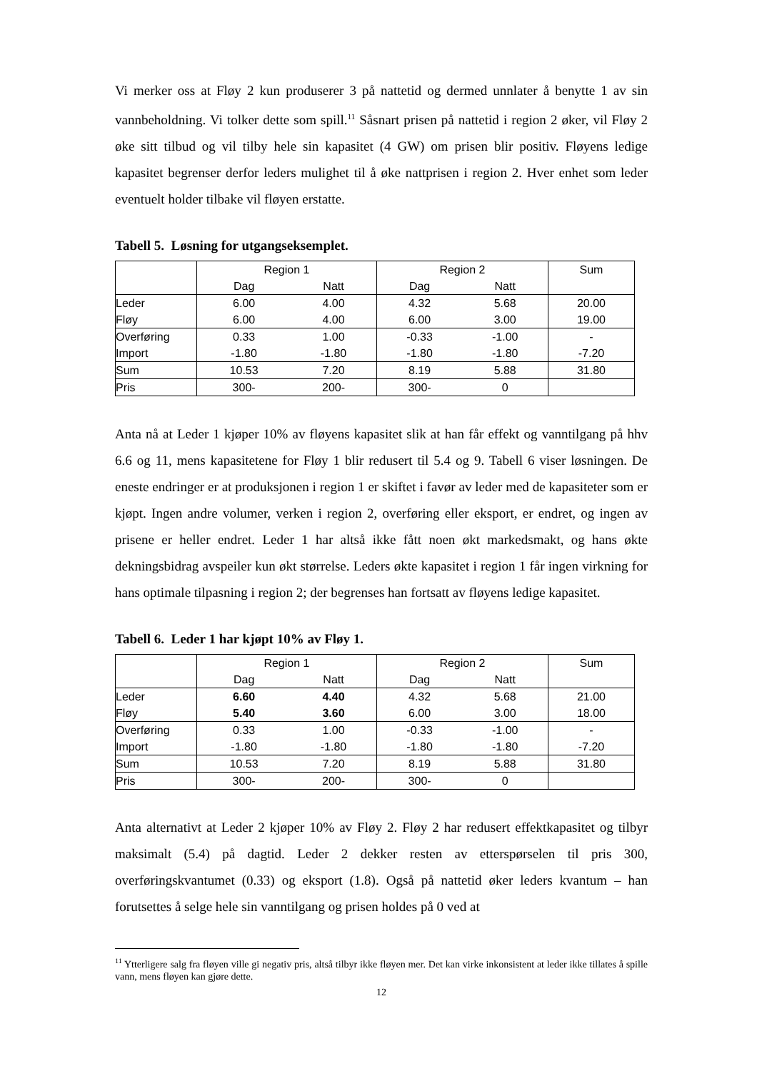Vi merker oss at Fløy 2 kun produserer 3 på nattetid og dermed unnlater å benytte 1 av sin vannbeholdning. Vi tolker dette som spill.<sup>11</sup> Såsnart prisen på nattetid i region 2 øker, vil Fløy 2 øke sitt tilbud og vil tilby hele sin kapasitet (4 GW) om prisen blir positiv. Fløyens ledige kapasitet begrenser derfor leders mulighet til å øke nattprisen i region 2. Hver enhet som leder eventuelt holder tilbake vil fløyen erstatte.
Tabell 5. Løsning for utgangseksemplet.
| | Region 1 | | Region 2 | | Sum |
| | Dag | Natt | Dag | Natt | |
| Leder | 6.00 | 4.00 | 4.32 | 5.68 | 20.00 |
| Fløy | 6.00 | 4.00 | 6.00 | 3.00 | 19.00 |
| Overføring | 0.33 | 1.00 | -0.33 | -1.00 | - |
| Import | -1.80 | -1.80 | -1.80 | -1.80 | -7.20 |
| Sum | 10.53 | 7.20 | 8.19 | 5.88 | 31.80 |
| Pris | 300- | 200- | 300- | 0 | |
Anta nå at Leder 1 kjøper 10% av fløyens kapasitet slik at han får effekt og vanntil­gang på hhv 6.6 og 11, mens kapasitetene for Fløy 1 blir redusert til 5.4 og 9. Tabell 6 viser løsningen. De eneste endringer er at produksjonen i region 1 er skiftet i favør av leder med de kapasiteter som er kjøpt. Ingen andre volumer, verken i region 2, over­føring eller eksport, er endret, og ingen av prisene er heller endret. Leder 1 har altså ikke fått noen økt markedsmakt, og hans økte dekningsbidrag avspeiler kun økt størrelse. Leders økte kapasitet i region 1 får ingen virkning for hans optimale tilpasning i region 2; der begrenses han fortsatt av fløyens ledige kapasitet.
Tabell 6. Leder 1 har kjøpt 10% av Fløy 1.
| | Region 1 | | Region 2 | | Sum |
| | Dag | Natt | Dag | Natt | |
| Leder | 6.60 | 4.40 | 4.32 | 5.68 | 21.00 |
| Fløy | 5.40 | 3.60 | 6.00 | 3.00 | 18.00 |
| Overføring | 0.33 | 1.00 | -0.33 | -1.00 | - |
| Import | -1.80 | -1.80 | -1.80 | -1.80 | -7.20 |
| Sum | 10.53 | 7.20 | 8.19 | 5.88 | 31.80 |
| Pris | 300- | 200- | 300- | 0 | |
Anta alternativt at Leder 2 kjøper 10% av Fløy 2. Fløy 2 har redusert effektkapasitet og tilbyr maksimalt (5.4) på dagtid. Leder 2 dekker resten av etterspørselen til pris 300, overføringskvantumet (0.33) og eksport (1.8). Også på nattetid øker leders kvantum – han forutsettes å selge hele sin vanntilgang og prisen holdes på 0 ved at
<sup>11</sup> Ytterligere salg fra fløyen ville gi negativ pris, altså tilbyr ikke fløyen mer. Det kan virke inkonsistent at leder ikke tillates å spille vann, mens fløyen kan gjøre dette.
12